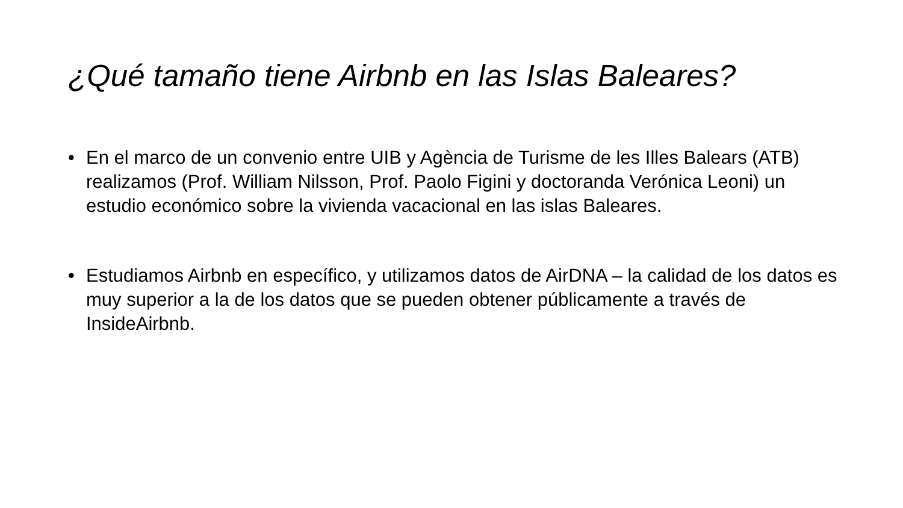¿Qué tamaño tiene Airbnb en las Islas Baleares?
• En el marco de un convenio entre UIB y Agència de Turisme de les Illes Balears (ATB) realizamos (Prof. William Nilsson, Prof. Paolo Figini y doctoranda Verónica Leoni) un estudio económico sobre la vivienda vacacional en las islas Baleares.
• Estudiamos Airbnb en específico, y utilizamos datos de AirDNA – la calidad de los datos es muy superior a la de los datos que se pueden obtener públicamente a través de InsideAirbnb.